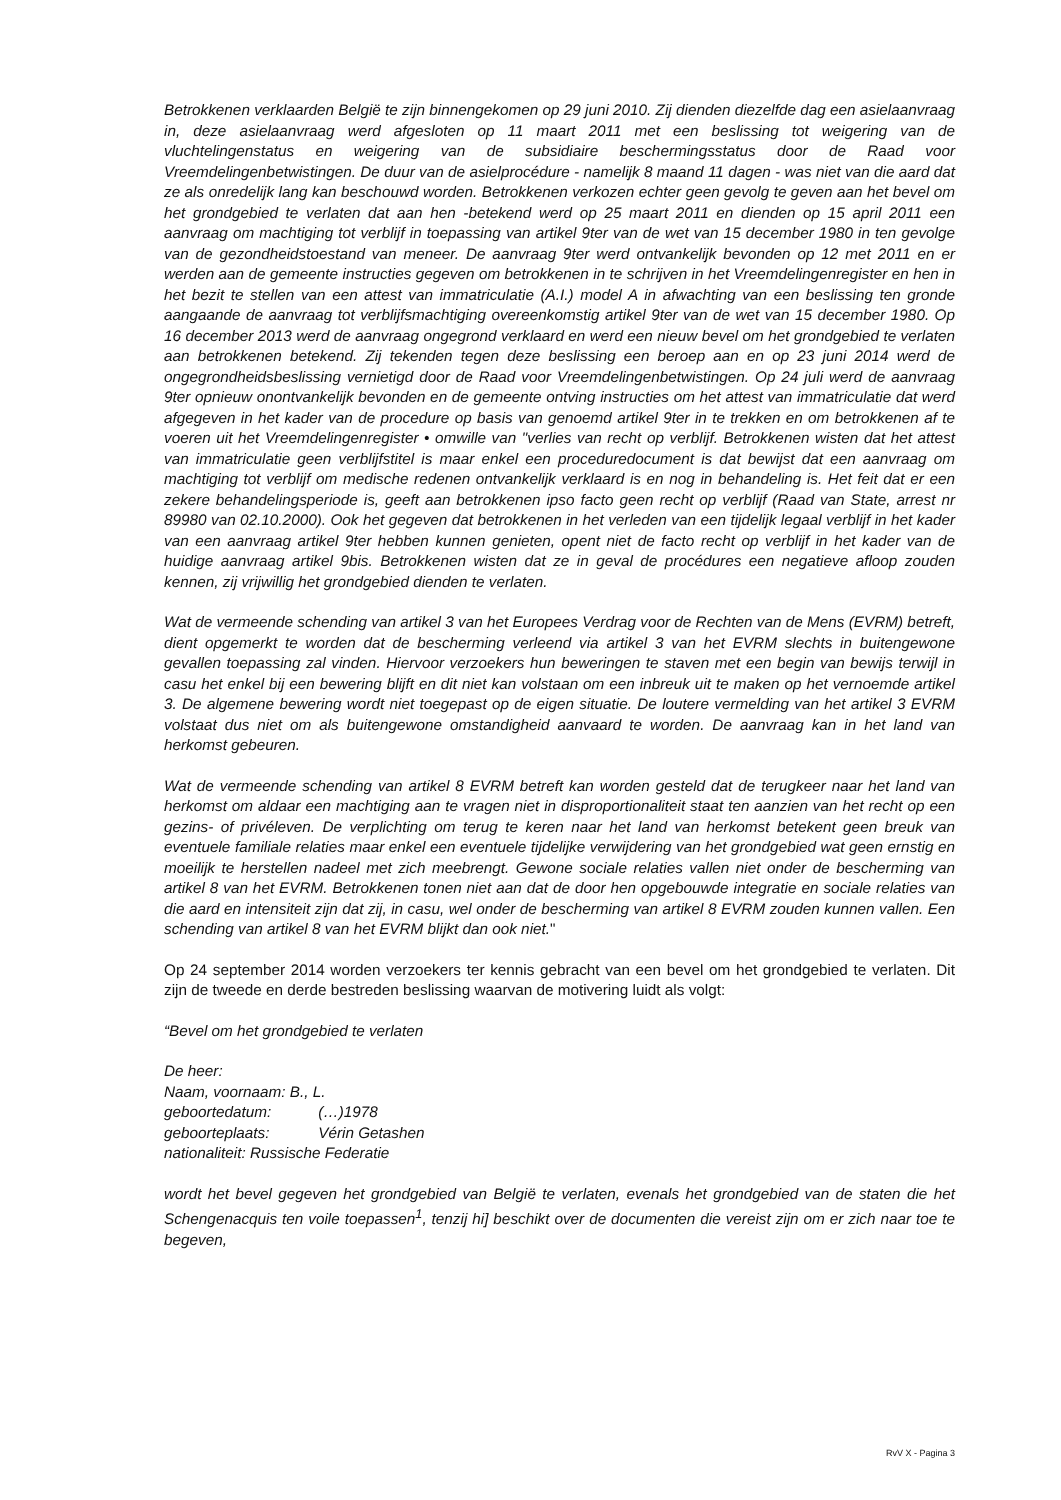Betrokkenen verklaarden België te zijn binnengekomen op 29 juni 2010. Zij dienden diezelfde dag een asielaanvraag in, deze asielaanvraag werd afgesloten op 11 maart 2011 met een beslissing tot weigering van de vluchtelingenstatus en weigering van de subsidiaire beschermingsstatus door de Raad voor Vreemdelingenbetwistingen. De duur van de asielprocédure - namelijk 8 maand 11 dagen - was niet van die aard dat ze als onredelijk lang kan beschouwd worden. Betrokkenen verkozen echter geen gevolg te geven aan het bevel om het grondgebied te verlaten dat aan hen -betekend werd op 25 maart 2011 en dienden op 15 april 2011 een aanvraag om machtiging tot verblijf in toepassing van artikel 9ter van de wet van 15 december 1980 in ten gevolge van de gezondheidstoestand van meneer. De aanvraag 9ter werd ontvankelijk bevonden op 12 met 2011 en er werden aan de gemeente instructies gegeven om betrokkenen in te schrijven in het Vreemdelingenregister en hen in het bezit te stellen van een attest van immatriculatie (A.I.) model A in afwachting van een beslissing ten gronde aangaande de aanvraag tot verblijfsmachtiging overeenkomstig artikel 9ter van de wet van 15 december 1980. Op 16 december 2013 werd de aanvraag ongegrond verklaard en werd een nieuw bevel om het grondgebied te verlaten aan betrokkenen betekend. Zij tekenden tegen deze beslissing een beroep aan en op 23 juni 2014 werd de ongegrondheidsbeslissing vernietigd door de Raad voor Vreemdelingenbetwistingen. Op 24 juli werd de aanvraag 9ter opnieuw onontvankelijk bevonden en de gemeente ontving instructies om het attest van immatriculatie dat werd afgegeven in het kader van de procedure op basis van genoemd artikel 9ter in te trekken en om betrokkenen af te voeren uit het Vreemdelingenregister • omwille van "verlies van recht op verblijf. Betrokkenen wisten dat het attest van immatriculatie geen verblijfstitel is maar enkel een proceduredocument is dat bewijst dat een aanvraag om machtiging tot verblijf om medische redenen ontvankelijk verklaard is en nog in behandeling is. Het feit dat er een zekere behandelingsperiode is, geeft aan betrokkenen ipso facto geen recht op verblijf (Raad van State, arrest nr 89980 van 02.10.2000). Ook het gegeven dat betrokkenen in het verleden van een tijdelijk legaal verblijf in het kader van een aanvraag artikel 9ter hebben kunnen genieten, opent niet de facto recht op verblijf in het kader van de huidige aanvraag artikel 9bis. Betrokkenen wisten dat ze in geval de procédures een negatieve afloop zouden kennen, zij vrijwillig het grondgebied dienden te verlaten.
Wat de vermeende schending van artikel 3 van het Europees Verdrag voor de Rechten van de Mens (EVRM) betreft, dient opgemerkt te worden dat de bescherming verleend via artikel 3 van het EVRM slechts in buitengewone gevallen toepassing zal vinden. Hiervoor verzoekers hun beweringen te staven met een begin van bewijs terwijl in casu het enkel bij een bewering blijft en dit niet kan volstaan om een inbreuk uit te maken op het vernoemde artikel 3. De algemene bewering wordt niet toegepast op de eigen situatie. De loutere vermelding van het artikel 3 EVRM volstaat dus niet om als buitengewone omstandigheid aanvaard te worden. De aanvraag kan in het land van herkomst gebeuren.
Wat de vermeende schending van artikel 8 EVRM betreft kan worden gesteld dat de terugkeer naar het land van herkomst om aldaar een machtiging aan te vragen niet in disproportionaliteit staat ten aanzien van het recht op een gezins- of privéleven. De verplichting om terug te keren naar het land van herkomst betekent geen breuk van eventuele familiale relaties maar enkel een eventuele tijdelijke verwijdering van het grondgebied wat geen ernstig en moeilijk te herstellen nadeel met zich meebrengt. Gewone sociale relaties vallen niet onder de bescherming van artikel 8 van het EVRM. Betrokkenen tonen niet aan dat de door hen opgebouwde integratie en sociale relaties van die aard en intensiteit zijn dat zij, in casu, wel onder de bescherming van artikel 8 EVRM zouden kunnen vallen. Een schending van artikel 8 van het EVRM blijkt dan ook niet."
Op 24 september 2014 worden verzoekers ter kennis gebracht van een bevel om het grondgebied te verlaten. Dit zijn de tweede en derde bestreden beslissing waarvan de motivering luidt als volgt:
“Bevel om het grondgebied te verlaten
De heer:
Naam, voornaam: B., L.
geboortedatum: (…)1978
geboorteplaats: Vérin Getashen
nationaliteit: Russische Federatie
wordt het bevel gegeven het grondgebied van België te verlaten, evenals het grondgebied van de staten die het Schengenacquis ten voile toepassen<sup>1</sup>, tenzij hi] beschikt over de documenten die vereist zijn om er zich naar toe te begeven,
RvV X - Pagina 3